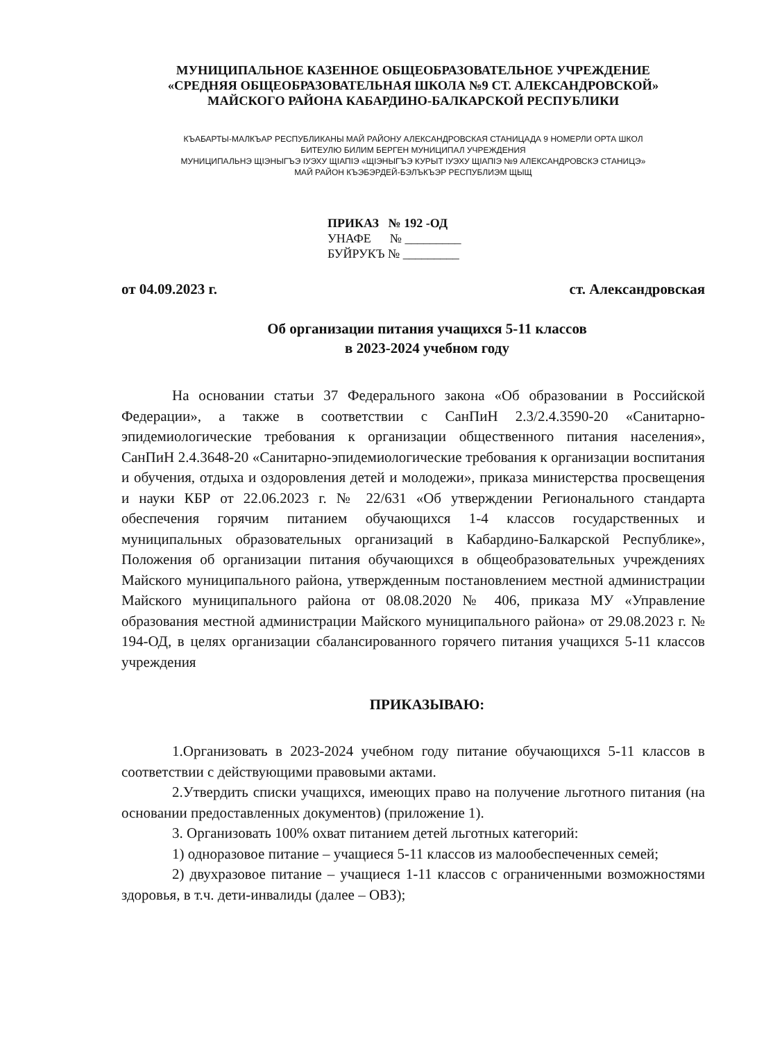МУНИЦИПАЛЬНОЕ КАЗЕННОЕ ОБЩЕОБРАЗОВАТЕЛЬНОЕ УЧРЕЖДЕНИЕ
«СРЕДНЯЯ ОБЩЕОБРАЗОВАТЕЛЬНАЯ ШКОЛА №9 СТ. АЛЕКСАНДРОВСКОЙ»
МАЙСКОГО РАЙОНА КАБАРДИНО-БАЛКАРСКОЙ РЕСПУБЛИКИ
КЪАБАРТЫ-МАЛКЪАР РЕСПУБЛИКАНЫ МАЙ РАЙОНУ АЛЕКСАНДРОВСКАЯ СТАНИЦАДА 9 НОМЕРЛИ ОРТА ШКОЛ
БИТЕУЛЮ БИЛИМ БЕРГЕН МУНИЦИПАЛ УЧРЕЖДЕНИЯ
МУНИЦИПАЛЬНЭ ЩIЭНЫГЪЭ IУЭХУ ЩIАПIЭ «ЩIЭНЫГЪЭ КУРЫТ IУЭХУ ЩIАПIЭ №9 АЛЕКСАНДРОВСКЭ СТАНИЦЭ»
МАЙ РАЙОН КЪЭБЭРДЕЙ-БЭЛЪКЪЭР РЕСПУБЛИЭМ ЩЫЩ
ПРИКАЗ № 192 -ОД
УНАФЕ № _________
БУЙРУКЪ № _________
от 04.09.2023 г. ст. Александровская
Об организации питания учащихся 5-11 классов
в 2023-2024 учебном году
На основании статьи 37 Федерального закона «Об образовании в Российской Федерации», а также в соответствии с СанПиН 2.3/2.4.3590-20 «Санитарно-эпидемиологические требования к организации общественного питания населения», СанПиН 2.4.3648-20 «Санитарно-эпидемиологические требования к организации воспитания и обучения, отдыха и оздоровления детей и молодежи», приказа министерства просвещения и науки КБР от 22.06.2023 г. № 22/631 «Об утверждении Регионального стандарта обеспечения горячим питанием обучающихся 1-4 классов государственных и муниципальных образовательных организаций в Кабардино-Балкарской Республике», Положения об организации питания обучающихся в общеобразовательных учреждениях Майского муниципального района, утвержденным постановлением местной администрации Майского муниципального района от 08.08.2020 № 406, приказа МУ «Управление образования местной администрации Майского муниципального района» от 29.08.2023 г. № 194-ОД, в целях организации сбалансированного горячего питания учащихся 5-11 классов учреждения
ПРИКАЗЫВАЮ:
1.Организовать в 2023-2024 учебном году питание обучающихся 5-11 классов в соответствии с действующими правовыми актами.
2.Утвердить списки учащихся, имеющих право на получение льготного питания (на основании предоставленных документов) (приложение 1).
3. Организовать 100% охват питанием детей льготных категорий:
1) одноразовое питание – учащиеся 5-11 классов из малообеспеченных семей;
2) двухразовое питание – учащиеся 1-11 классов с ограниченными возможностями здоровья, в т.ч. дети-инвалиды (далее – ОВЗ);